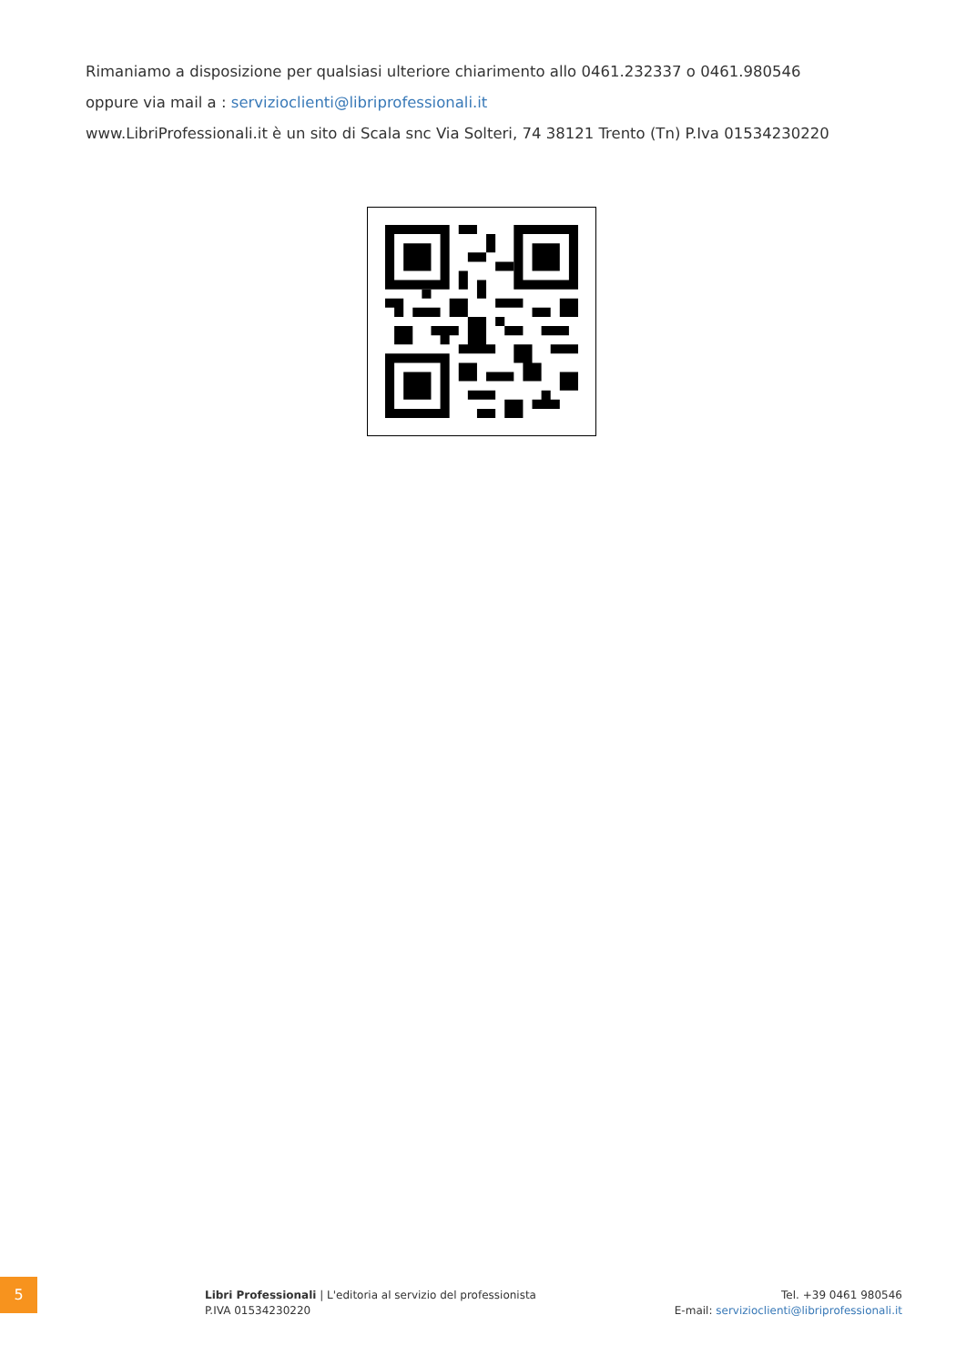Rimaniamo a disposizione per qualsiasi ulteriore chiarimento allo 0461.232337 o 0461.980546
oppure via mail a : servizioclienti@libriprofessionali.it
www.LibriProfessionali.it è un sito di Scala snc Via Solteri, 74 38121 Trento (Tn) P.Iva 01534230220
5
Libri Professionali | L'editoria al servizio del professionista
P.IVA 01534230220
Tel. +39 0461 980546
E-mail: servizioclienti@libriprofessionali.it